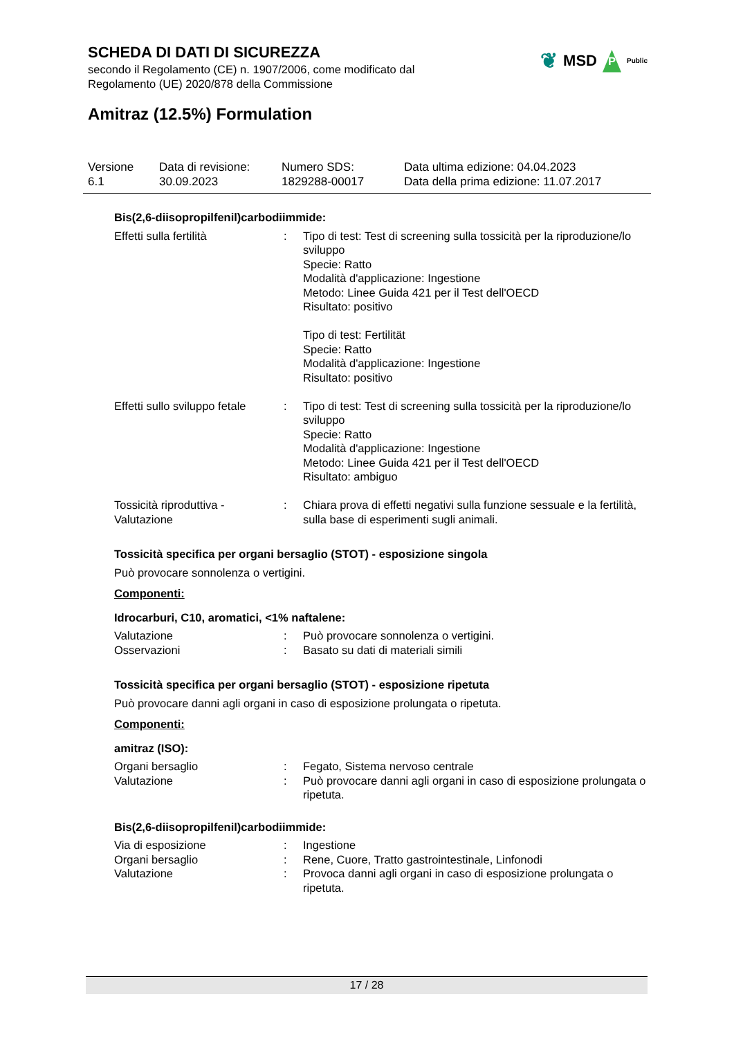SCHEDA DI DATI DI SICUREZZA
secondo il Regolamento (CE) n. 1907/2006, come modificato dal
Regolamento (UE) 2020/878 della Commissione
❦ MSD P Public
Amitraz (12.5%) Formulation
| Versione 6.1 | Data di revisione: 30.09.2023 | Numero SDS: 1829288-00017 | Data ultima edizione: 04.04.2023 Data della prima edizione: 11.07.2017 |
Bis(2,6-diisopropilfenil)carbodiimmide:
| Effetti sulla fertilità | : | Tipo di test: Test di screening sulla tossicità per la riproduzione/lo sviluppo Specie: Ratto Modalità d'applicazione: Ingestione Metodo: Linee Guida 421 per il Test dell'OECD Risultato: positivo Tipo di test: Fertilität Specie: Ratto Modalità d'applicazione: Ingestione Risultato: positivo |
| Effetti sullo sviluppo fetale | : | Tipo di test: Test di screening sulla tossicità per la riproduzione/lo sviluppo Specie: Ratto Modalità d'applicazione: Ingestione Metodo: Linee Guida 421 per il Test dell'OECD Risultato: ambiguo |
| Tossicità riproduttiva - Valutazione | : | Chiara prova di effetti negativi sulla funzione sessuale e la fertilità, sulla base di esperimenti sugli animali. |
Tossicità specifica per organi bersaglio (STOT) - esposizione singola
Può provocare sonnolenza o vertigini.
Componenti:
Idrocarburi, C10, aromatici, <1% naftalene:
| Valutazione | : | Può provocare sonnolenza o vertigini. |
| Osservazioni | : | Basato su dati di materiali simili |
Tossicità specifica per organi bersaglio (STOT) - esposizione ripetuta
Può provocare danni agli organi in caso di esposizione prolungata o ripetuta.
Componenti:
amitraz (ISO):
| Organi bersaglio | : | Fegato, Sistema nervoso centrale |
| Valutazione | : | Può provocare danni agli organi in caso di esposizione prolungata o ripetuta. |
Bis(2,6-diisopropilfenil)carbodiimmide:
| Via di esposizione | : | Ingestione |
| Organi bersaglio | : | Rene, Cuore, Tratto gastrointestinale, Linfonodi |
| Valutazione | : | Provoca danni agli organi in caso di esposizione prolungata o ripetuta. |
17 / 28